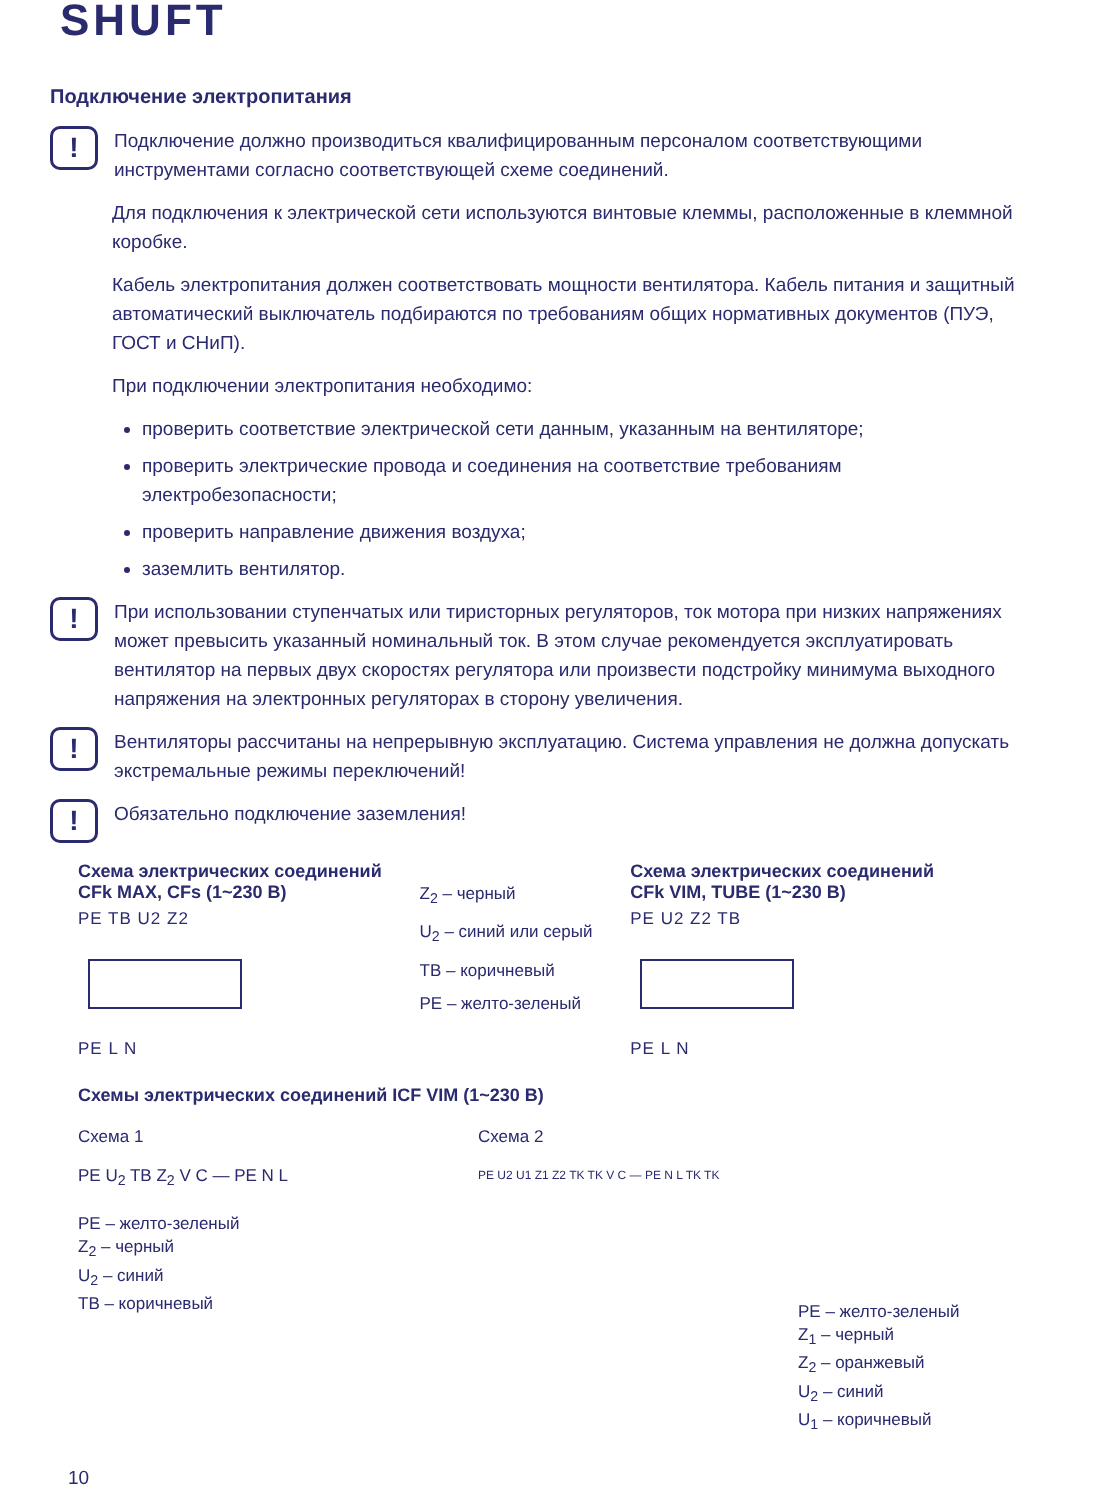SHUFT
Подключение электропитания
!
Подключение должно производиться квалифицированным персоналом соответствующими инструментами согласно соответствующей схеме соединений.
Для подключения к электрической сети используются винтовые клеммы, расположенные в клеммной коробке.
Кабель электропитания должен соответствовать мощности вентилятора. Кабель питания и защитный автоматический выключатель подбираются по требованиям общих нормативных документов (ПУЭ, ГОСТ и СНиП).
При подключении электропитания необходимо:
проверить соответствие электрической сети данным, указанным на вентиляторе;
проверить электрические провода и соединения на соответствие требованиям электробезопасности;
проверить направление движения воздуха;
заземлить вентилятор.
!
При использовании ступенчатых или тиристорных регуляторов, ток мотора при низких напряжениях может превысить указанный номинальный ток. В этом случае рекомендуется эксплуатировать вентилятор на первых двух скоростях регулятора или произвести подстройку минимума выходного напряжения на электронных регуляторах в сторону увеличения.
!
Вентиляторы рассчитаны на непрерывную эксплуатацию. Система управления не должна допускать экстремальные режимы переключений!
!
Обязательно подключение заземления!
Схема электрических соединений
CFk MAX, CFs (1~230 В)
PE TB U2 Z2
PE L N
Z<sub>2</sub> – черный
U<sub>2</sub> – синий или серый
TB – коричневый
PE – желто-зеленый
Схема электрических соединений
CFk VIM, TUBE (1~230 В)
PE U2 Z2 TB
PE L N
Схемы электрических соединений ICF VIM (1~230 В)
Схема 1
PE U<sub>2</sub> TB Z<sub>2</sub> V C — PE N L
PE – желто-зеленый
Z<sub>2</sub> – черный
U<sub>2</sub> – синий
TB – коричневый
Схема 2
PE U2 U1 Z1 Z2 TK TK V C — PE N L TK TK
PE – желто-зеленый
Z<sub>1</sub> – черный
Z<sub>2</sub> – оранжевый
U<sub>2</sub> – синий
U<sub>1</sub> – коричневый
10